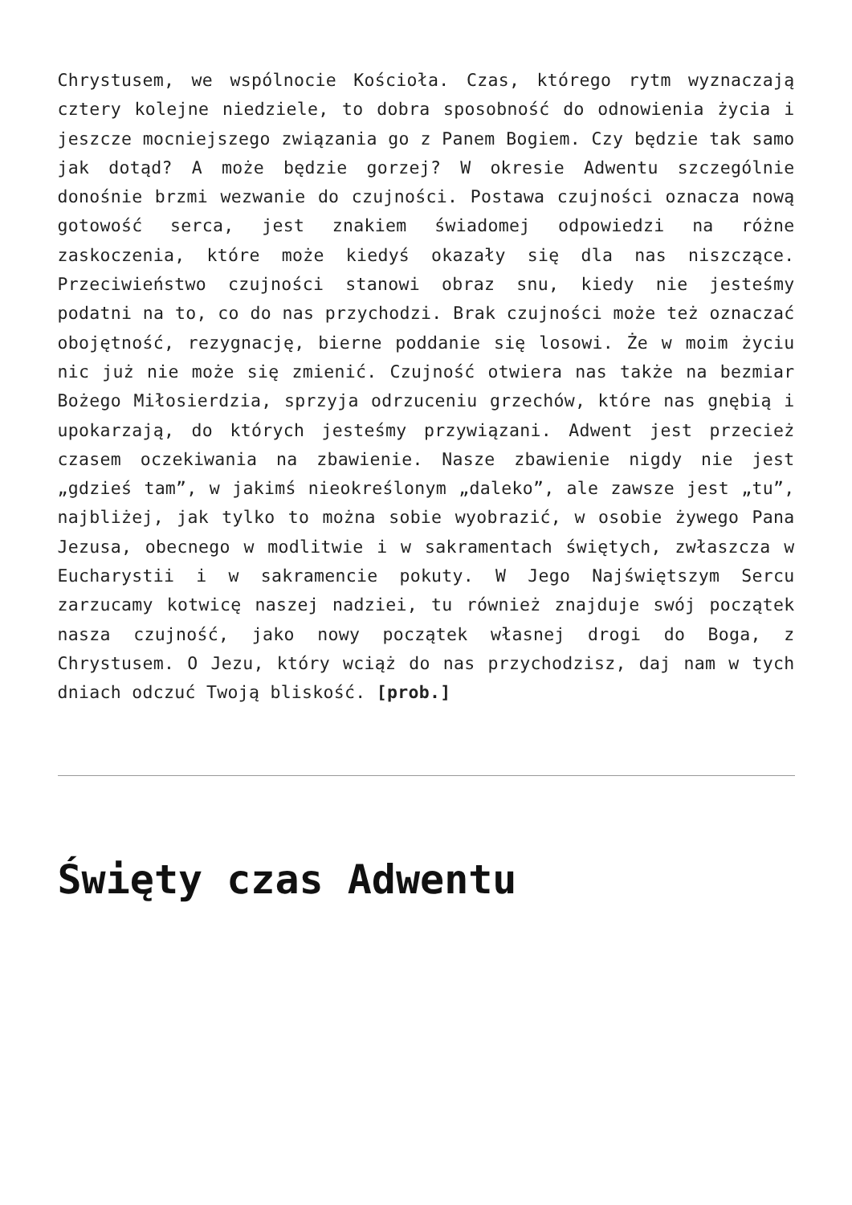Chrystusem, we wspólnocie Kościoła. Czas, którego rytm wyznaczają cztery kolejne niedziele, to dobra sposobność do odnowienia życia i jeszcze mocniejszego związania go z Panem Bogiem. Czy będzie tak samo jak dotąd? A może będzie gorzej? W okresie Adwentu szczególnie donośnie brzmi wezwanie do czujności. Postawa czujności oznacza nową gotowość serca, jest znakiem świadomej odpowiedzi na różne zaskoczenia, które może kiedyś okazały się dla nas niszczące. Przeciwieństwo czujności stanowi obraz snu, kiedy nie jesteśmy podatni na to, co do nas przychodzi. Brak czujności może też oznaczać obojętność, rezygnację, bierne poddanie się losowi. Że w moim życiu nic już nie może się zmienić. Czujność otwiera nas także na bezmiar Bożego Miłosierdzia, sprzyja odrzuceniu grzechów, które nas gnębią i upokarzają, do których jesteśmy przywiązani. Adwent jest przecież czasem oczekiwania na zbawienie. Nasze zbawienie nigdy nie jest „gdzieś tam”, w jakimś nieokreślonym „daleko”, ale zawsze jest „tu”, najbliżej, jak tylko to można sobie wyobrazić, w osobie żywego Pana Jezusa, obecnego w modlitwie i w sakramentach świętych, zwłaszcza w Eucharystii i w sakramencie pokuty. W Jego Najświętszym Sercu zarzucamy kotwicę naszej nadziei, tu również znajduje swój początek nasza czujność, jako nowy początek własnej drogi do Boga, z Chrystusem. O Jezu, który wciąż do nas przychodzisz, daj nam w tych dniach odczuć Twoją bliskość. [prob.]
Święty czas Adwentu